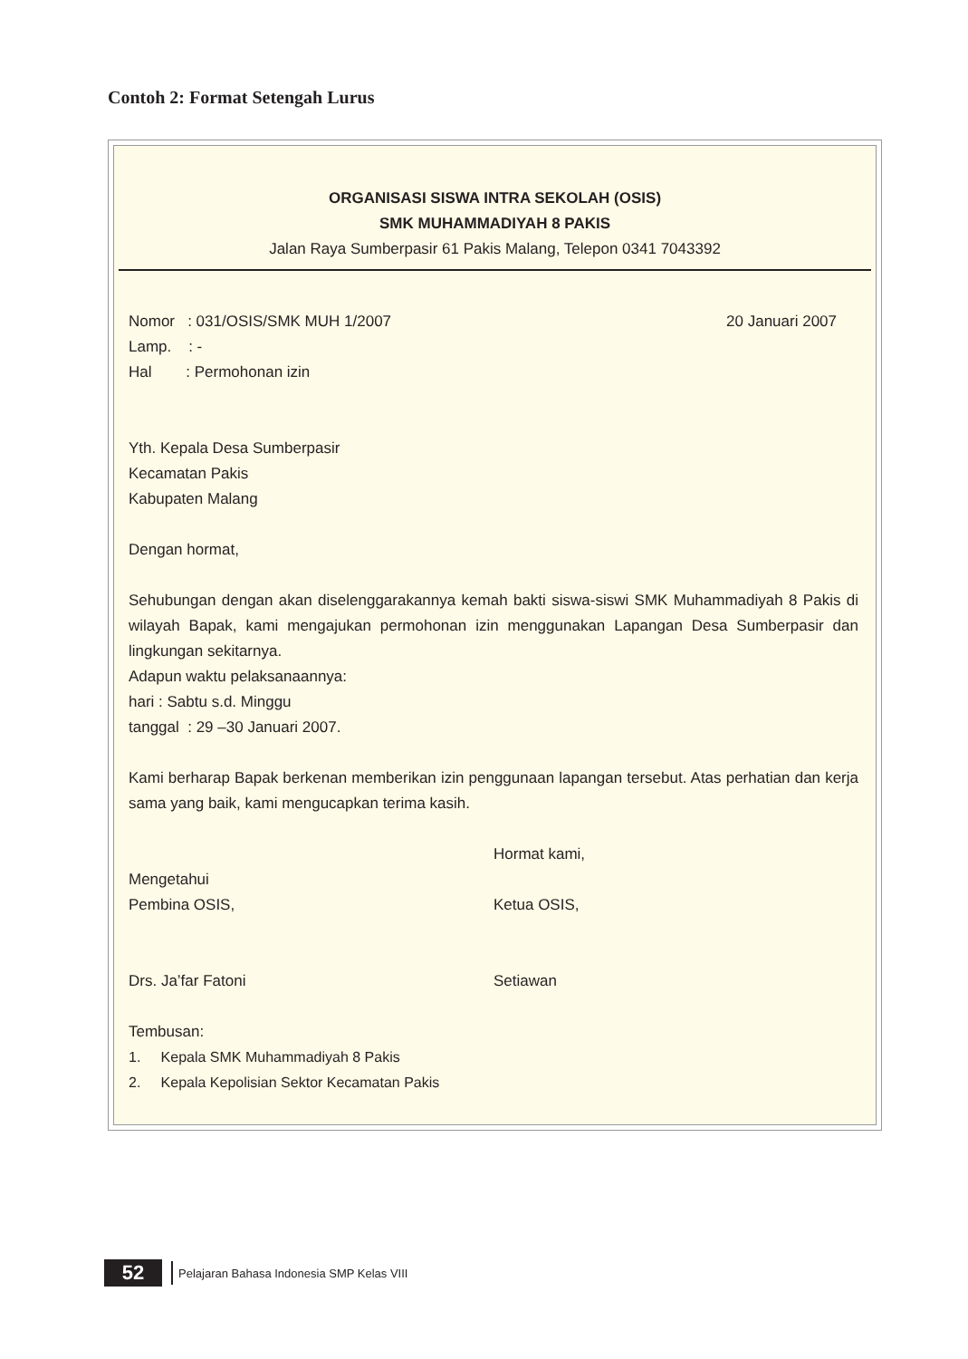Contoh 2: Format Setengah Lurus
ORGANISASI SISWA INTRA SEKOLAH (OSIS)
SMK MUHAMMADIYAH 8 PAKIS
Jalan Raya Sumberpasir 61 Pakis Malang, Telepon 0341 7043392
Nomor : 031/OSIS/SMK MUH 1/2007 20 Januari 2007
Lamp. : -
Hal : Permohonan izin
Yth. Kepala Desa Sumberpasir
Kecamatan Pakis
Kabupaten Malang
Dengan hormat,
Sehubungan dengan akan diselenggarakannya kemah bakti siswa-siswi SMK Muhammadiyah 8 Pakis di wilayah Bapak, kami mengajukan permohonan izin menggunakan Lapangan Desa Sumberpasir dan lingkungan sekitarnya.
Adapun waktu pelaksanaannya:
hari : Sabtu s.d. Minggu
tanggal : 29 –30 Januari 2007.
Kami berharap Bapak berkenan memberikan izin penggunaan lapangan tersebut. Atas perhatian dan kerja sama yang baik, kami mengucapkan terima kasih.
Mengetahui
Pembina OSIS,
Hormat kami,
Ketua OSIS,
Drs. Ja’far Fatoni Setiawan
Tembusan:
1. Kepala SMK Muhammadiyah 8 Pakis
2. Kepala Kepolisian Sektor Kecamatan Pakis
52 Pelajaran Bahasa Indonesia SMP Kelas VIII